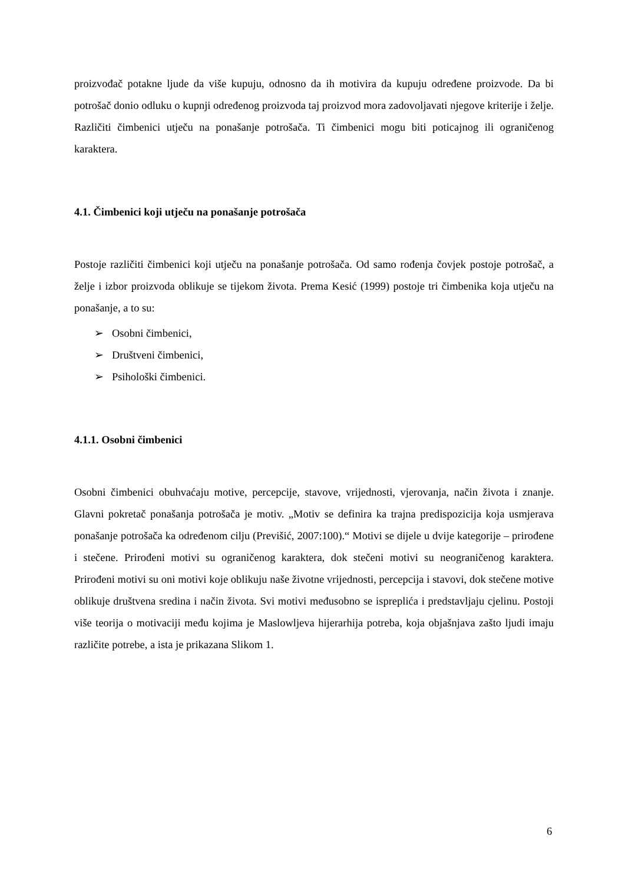proizvođač potakne ljude da više kupuju, odnosno da ih motivira da kupuju određene proizvode. Da bi potrošač donio odluku o kupnji određenog proizvoda taj proizvod mora zadovoljavati njegove kriterije i želje. Različiti čimbenici utječu na ponašanje potrošača. Ti čimbenici mogu biti poticajnog ili ograničenog karaktera.
4.1. Čimbenici koji utječu na ponašanje potrošača
Postoje različiti čimbenici koji utječu na ponašanje potrošača. Od samo rođenja čovjek postoje potrošač, a želje i izbor proizvoda oblikuje se tijekom života. Prema Kesić (1999) postoje tri čimbenika koja utječu na ponašanje, a to su:
➢ Osobni čimbenici,
➢ Društveni čimbenici,
➢ Psihološki čimbenici.
4.1.1. Osobni čimbenici
Osobni čimbenici obuhvaćaju motive, percepcije, stavove, vrijednosti, vjerovanja, način života i znanje. Glavni pokretač ponašanja potrošača je motiv. „Motiv se definira ka trajna predispozicija koja usmjerava ponašanje potrošača ka određenom cilju (Previšić, 2007:100).“ Motivi se dijele u dvije kategorije – prirođene i stečene. Prirođeni motivi su ograničenog karaktera, dok stečeni motivi su neograničenog karaktera. Prirođeni motivi su oni motivi koje oblikuju naše životne vrijednosti, percepcija i stavovi, dok stečene motive oblikuje društvena sredina i način života. Svi motivi međusobno se ispreplića i predstavljaju cjelinu. Postoji više teorija o motivaciji među kojima je Maslowljeva hijerarhija potreba, koja objašnjava zašto ljudi imaju različite potrebe, a ista je prikazana Slikom 1.
6